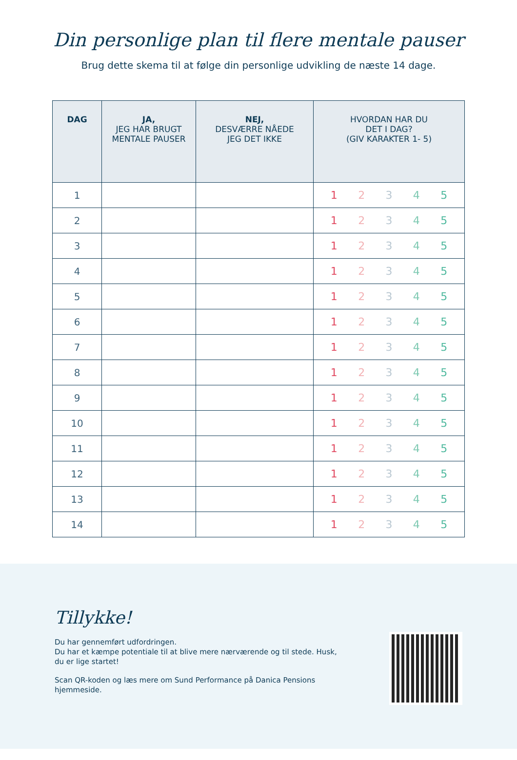Din personlige plan til flere mentale pauser
Brug dette skema til at følge din personlige udvikling de næste 14 dage.
| DAG | JA, JEG HAR BRUGT MENTALE PAUSER | NEJ, DESVÆRRE NÅEDE JEG DET IKKE | HVORDAN HAR DU DET I DAG? (GIV KARAKTER 1- 5) |
| --- | --- | --- | --- |
| 1 | | | 1 2 3 4 5 |
| 2 | | | 1 2 3 4 5 |
| 3 | | | 1 2 3 4 5 |
| 4 | | | 1 2 3 4 5 |
| 5 | | | 1 2 3 4 5 |
| 6 | | | 1 2 3 4 5 |
| 7 | | | 1 2 3 4 5 |
| 8 | | | 1 2 3 4 5 |
| 9 | | | 1 2 3 4 5 |
| 10 | | | 1 2 3 4 5 |
| 11 | | | 1 2 3 4 5 |
| 12 | | | 1 2 3 4 5 |
| 13 | | | 1 2 3 4 5 |
| 14 | | | 1 2 3 4 5 |
Tillykke!
Du har gennemført udfordringen.
Du har et kæmpe potentiale til at blive mere nærværende og til stede. Husk, du er lige startet!
Scan QR-koden og læs mere om Sund Performance på Danica Pensions hjemmeside.